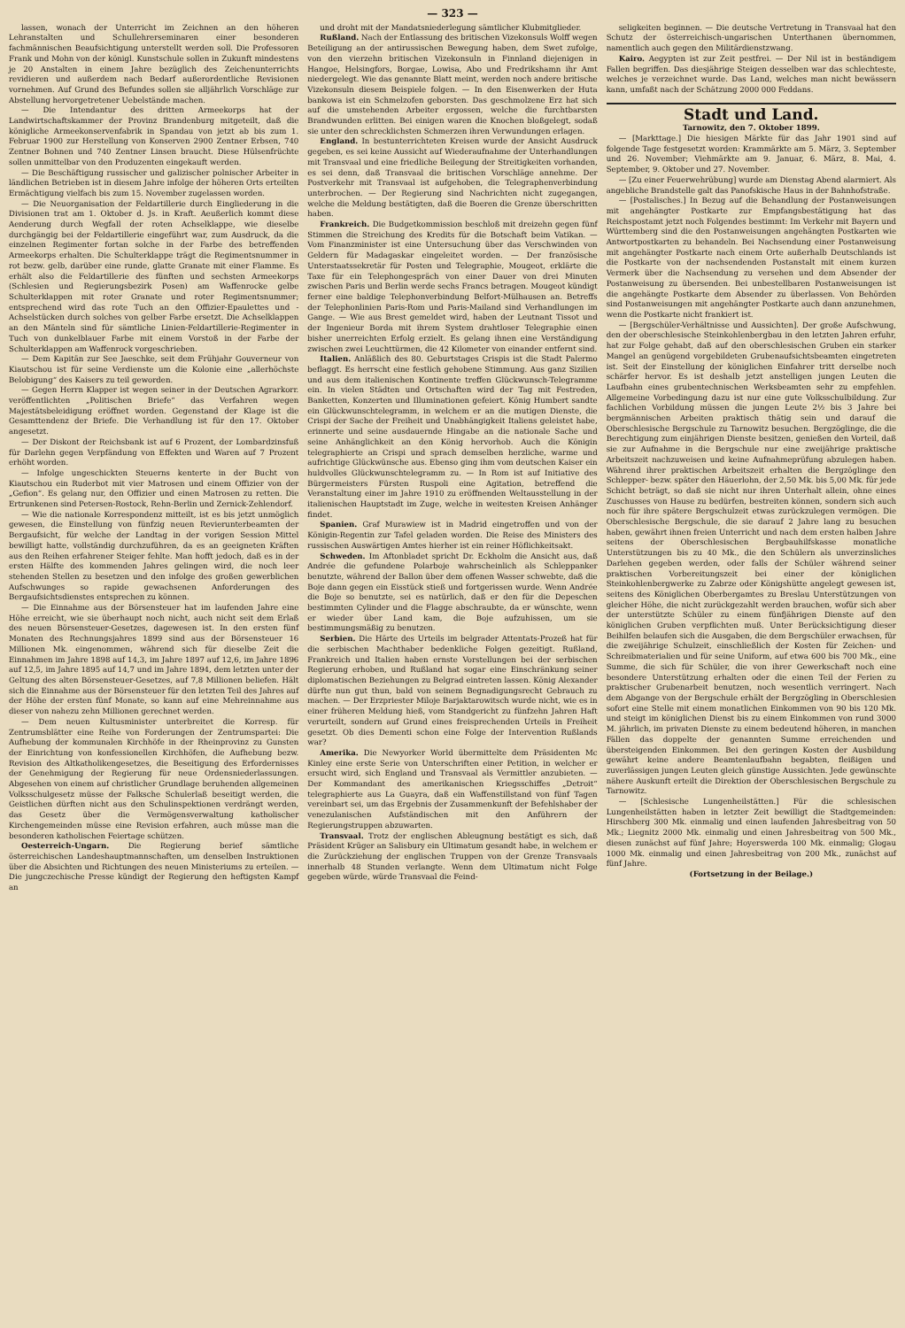— 323 —
lassen, wonach der Unterricht im Zeichnen an den höheren Lehranstalten und Schullehrerseminaren einer besonderen fachmännischen Beaufsichtigung unterstellt werden soll. Die Professoren Frank und Mohn von der königl. Kunstschule sollen in Zukunft mindestens je 20 Anstalten in einem Jahre bezüglich des Zeichenunterrichts revidieren und außerdem nach Bedarf außerordentliche Revisionen vornehmen. Auf Grund des Befundes sollen sie alljährlich Vorschläge zur Abstellung hervorgetretener Uebelstände machen.
— Die Intendantur des dritten Armeekorps hat der Landwirtschaftskammer der Provinz Brandenburg mitgeteilt, daß die königliche Armeekonservenfabrik in Spandau von jetzt ab bis zum 1. Februar 1900 zur Herstellung von Konserven 2900 Zentner Erbsen, 740 Zentner Bohnen und 740 Zentner Linsen braucht. Diese Hülsenfrüchte sollen unmittelbar von den Produzenten eingekauft werden.
— Die Beschäftigung russischer und galizischer polnischer Arbeiter in ländlichen Betrieben ist in diesem Jahre infolge der höheren Orts erteilten Ermächtigung vielfach bis zum 15. November zugelassen worden.
— Die Neuorganisation der Feldartillerie durch Eingliederung in die Divisionen trat am 1. Oktober d. Js. in Kraft. Aeußerlich kommt diese Aenderung durch Wegfall der roten Achselklappe, wie dieselbe durchgängig bei der Feldartillerie eingeführt war, zum Ausdruck, da die einzelnen Regimenter fortan solche in der Farbe des betreffenden Armeekorps erhalten. Die Schulterklappe trägt die Regimentsnummer in rot bezw. gelb, darüber eine runde, glatte Granate mit einer Flamme. Es erhält also die Feldartillerie des fünften und sechsten Armeekorps (Schlesien und Regierungsbezirk Posen) am Waffenrocke gelbe Schulterklappen mit roter Granate und roter Regimentsnummer; entsprechend wird das rote Tuch an den Offizier-Epaulettes und -Achselstücken durch solches von gelber Farbe ersetzt. Die Achselklappen an den Mänteln sind für sämtliche Linien-Feldartillerie-Regimenter in Tuch von dunkelblauer Farbe mit einem Vorstoß in der Farbe der Schulterklappen am Waffenrock vorgeschrieben.
— Dem Kapitän zur See Jaeschke, seit dem Frühjahr Gouverneur von Kiautschou ist für seine Verdienste um die Kolonie eine „allerhöchste Belobigung“ des Kaisers zu teil geworden.
— Gegen Herrn Klapper ist wegen seiner in der Deutschen Agrarkorr. veröffentlichten „Politischen Briefe“ das Verfahren wegen Majestätsbeleidigung eröffnet worden. Gegenstand der Klage ist die Gesamttendenz der Briefe. Die Verhandlung ist für den 17. Oktober angesetzt.
— Der Diskont der Reichsbank ist auf 6 Prozent, der Lombardzinsfuß für Darlehn gegen Verpfändung von Effekten und Waren auf 7 Prozent erhöht worden.
— Infolge ungeschickten Steuerns kenterte in der Bucht von Kiautschou ein Ruderbot mit vier Matrosen und einem Offizier von der „Gefion“. Es gelang nur, den Offizier und einen Matrosen zu retten. Die Ertrunkenen sind Petersen-Rostock, Rehn-Berlin und Zernick-Zehlendorf.
— Wie die nationale Korrespondenz mitteilt, ist es bis jetzt unmöglich gewesen, die Einstellung von fünfzig neuen Revierunterbeamten der Bergaufsicht, für welche der Landtag in der vorigen Session Mittel bewilligt hatte, vollständig durchzuführen, da es an geeigneten Kräften aus den Reihen erfahrener Steiger fehlte. Man hofft jedoch, daß es in der ersten Hälfte des kommenden Jahres gelingen wird, die noch leer stehenden Stellen zu besetzen und den infolge des großen gewerblichen Aufschwunges so rapide gewachsenen Anforderungen des Bergaufsichtsdienstes entsprechen zu können.
— Die Einnahme aus der Börsensteuer hat im laufenden Jahre eine Höhe erreicht, wie sie überhaupt noch nicht, auch nicht seit dem Erlaß des neuen Börsensteuer-Gesetzes, dagewesen ist. In den ersten fünf Monaten des Rechnungsjahres 1899 sind aus der Börsensteuer 16 Millionen Mk. eingenommen, während sich für dieselbe Zeit die Einnahmen im Jahre 1898 auf 14,3, im Jahre 1897 auf 12,6, im Jahre 1896 auf 12,5, im Jahre 1895 auf 14,7 und im Jahre 1894, dem letzten unter der Geltung des alten Börsensteuer-Gesetzes, auf 7,8 Millionen beliefen. Hält sich die Einnahme aus der Börsensteuer für den letzten Teil des Jahres auf der Höhe der ersten fünf Monate, so kann auf eine Mehreinnahme aus dieser von nahezu zehn Millionen gerechnet werden.
— Dem neuen Kultusminister unterbreitet die Korresp. für Zentrumsblätter eine Reihe von Forderungen der Zentrumspartei: Die Aufhebung der kommunalen Kirchhöfe in der Rheinprovinz zu Gunsten der Einrichtung von konfessionellen Kirchhöfen, die Aufhebung bezw. Revision des Altkatholikengesetzes, die Beseitigung des Erfordernisses der Genehmigung der Regierung für neue Ordensniederlassungen. Abgesehen von einem auf christlicher Grundlage beruhenden allgemeinen Volksschulgesetz müsse der Falksche Schulerlaß beseitigt werden, die Geistlichen dürften nicht aus den Schulinspektionen verdrängt werden, das Gesetz über die Vermögensverwaltung katholischer Kirchengemeinden müsse eine Revision erfahren, auch müsse man die besonderen katholischen Feiertage schützen.
Oesterreich-Ungarn. Die Regierung berief sämtliche österreichischen Landeshauptmannschaften, um denselben Instruktionen über die Absichten und Richtungen des neuen Ministeriums zu erteilen. — Die jungczechische Presse kündigt der Regierung den heftigsten Kampf an
und droht mit der Mandatsniederlegung sämtlicher Klubmitglieder.
Rußland. Nach der Entlassung des britischen Vizekonsuls Wolff wegen Beteiligung an der antirussischen Bewegung haben, dem Swet zufolge, von den vierzehn britischen Vizekonsuln in Finnland diejenigen in Hangoe, Helsingfors, Borgae, Lowisa, Abo und Fredrikshamn ihr Amt niedergelegt. Wie das genannte Blatt meint, werden noch andere britische Vizekonsuln diesem Beispiele folgen. — In den Eisenwerken der Huta bankowa ist ein Schmelzofen geborsten. Das geschmolzene Erz hat sich auf die umstehenden Arbeiter ergossen, welche die furchtbarsten Brandwunden erlitten. Bei einigen waren die Knochen bloßgelegt, sodaß sie unter den schrecklichsten Schmerzen ihren Verwundungen erlagen.
England. In bestunterrichteten Kreisen wurde der Ansicht Ausdruck gegeben, es sei keine Aussicht auf Wiederaufnahme der Unterhandlungen mit Transvaal und eine friedliche Beilegung der Streitigkeiten vorhanden, es sei denn, daß Transvaal die britischen Vorschläge annehme. Der Postverkehr mit Transvaal ist aufgehoben, die Telegraphenverbindung unterbrochen. — Der Regierung sind Nachrichten nicht zugegangen, welche die Meldung bestätigten, daß die Boeren die Grenze überschritten haben.
Frankreich. Die Budgetkommission beschloß mit dreizehn gegen fünf Stimmen die Streichung des Kredits für die Botschaft beim Vatikan. — Vom Finanzminister ist eine Untersuchung über das Verschwinden von Geldern für Madagaskar eingeleitet worden. — Der französische Unterstaatssekretär für Posten und Telegraphie, Mougeot, erklärte die Taxe für ein Telephongespräch von einer Dauer von drei Minuten zwischen Paris und Berlin werde sechs Francs betragen. Mougeot kündigt ferner eine baldige Telephonverbindung Belfort-Mülhausen an. Betreffs der Telephonlinien Paris-Rom und Paris-Mailand sind Verhandlungen im Gange. — Wie aus Brest gemeldet wird, haben der Leutnant Tissot und der Ingenieur Borda mit ihrem System drahtloser Telegraphie einen bisher unerreichten Erfolg erzielt. Es gelang ihnen eine Verständigung zwischen zwei Leuchttürmen, die 42 Kilometer von einander entfernt sind.
Italien. Anläßlich des 80. Geburtstages Crispis ist die Stadt Palermo beflaggt. Es herrscht eine festlich gehobene Stimmung. Aus ganz Sizilien und aus dem italienischen Kontinente treffen Glückwunsch-Telegramme ein. In vielen Städten und Ortschaften wird der Tag mit Festreden, Banketten, Konzerten und Illuminationen gefeiert. König Humbert sandte ein Glückwunschtelegramm, in welchem er an die mutigen Dienste, die Crispi der Sache der Freiheit und Unabhängigkeit Italiens geleistet habe, erinnerte und seine ausdauernde Hingabe an die nationale Sache und seine Anhänglichkeit an den König hervorhob. Auch die Königin telegraphierte an Crispi und sprach demselben herzliche, warme und aufrichtige Glückwünsche aus. Ebenso ging ihm vom deutschen Kaiser ein huldvolles Glückwunschtelegramm zu. — In Rom ist auf Initiative des Bürgermeisters Fürsten Ruspoli eine Agitation, betreffend die Veranstaltung einer im Jahre 1910 zu eröffnenden Weltausstellung in der italienischen Hauptstadt im Zuge, welche in weitesten Kreisen Anhänger findet.
Spanien. Graf Murawiew ist in Madrid eingetroffen und von der Königin-Regentin zur Tafel geladen worden. Die Reise des Ministers des russischen Auswärtigen Amtes hierher ist ein reiner Höflichkeitsakt.
Schweden. Im Aftonbladet spricht Dr. Eckholm die Ansicht aus, daß Andrée die gefundene Polarboje wahrscheinlich als Schleppanker benutzte, während der Ballon über dem offenen Wasser schwebte, daß die Boje dann gegen ein Eisstück stieß und fortgerissen wurde. Wenn Andrée die Boje so benutzte, sei es natürlich, daß er den für die Depeschen bestimmten Cylinder und die Flagge abschraubte, da er wünschte, wenn er wieder über Land kam, die Boje aufzuhissen, um sie bestimmungsmäßig zu benutzen.
Serbien. Die Härte des Urteils im belgrader Attentats-Prozeß hat für die serbischen Machthaber bedenkliche Folgen gezeitigt. Rußland, Frankreich und Italien haben ernste Vorstellungen bei der serbischen Regierung erhoben, und Rußland hat sogar eine Einschränkung seiner diplomatischen Beziehungen zu Belgrad eintreten lassen. König Alexander dürfte nun gut thun, bald von seinem Begnadigungsrecht Gebrauch zu machen. — Der Erzpriester Miloje Barjaktarowitsch wurde nicht, wie es in einer früheren Meldung hieß, vom Standgericht zu fünfzehn Jahren Haft verurteilt, sondern auf Grund eines freisprechenden Urteils in Freiheit gesetzt. Ob dies Dementi schon eine Folge der Intervention Rußlands war?
Amerika. Die Newyorker World übermittelte dem Präsidenten Mc Kinley eine erste Serie von Unterschriften einer Petition, in welcher er ersucht wird, sich England und Transvaal als Vermittler anzubieten. — Der Kommandant des amerikanischen Kriegsschiffes „Detroit“ telegraphierte aus La Guayra, daß ein Waffenstillstand von fünf Tagen vereinbart sei, um das Ergebnis der Zusammenkunft der Befehlshaber der venezulanischen Aufständischen mit den Anführern der Regierungstruppen abzuwarten.
Transvaal. Trotz der englischen Ableugnung bestätigt es sich, daß Präsident Krüger an Salisbury ein Ultimatum gesandt habe, in welchem er die Zurückziehung der englischen Truppen von der Grenze Transvaals innerhalb 48 Stunden verlangte. Wenn dem Ultimatum nicht Folge gegeben würde, würde Transvaal die Feind-
seligkeiten beginnen. — Die deutsche Vertretung in Transvaal hat den Schutz der österreichisch-ungarischen Unterthanen übernommen, namentlich auch gegen den Militärdienstzwang.
Kairo. Aegypten ist zur Zeit pestfrei. — Der Nil ist in beständigem Fallen begriffen. Das diesjährige Steigen desselben war das schlechteste, welches je verzeichnet wurde. Das Land, welches man nicht bewässern kann, umfaßt nach der Schätzung 2000 000 Feddans.
Stadt und Land.
Tarnowitz, den 7. Oktober 1899.
— [Markttage.] Die hiesigen Märkte für das Jahr 1901 sind auf folgende Tage festgesetzt worden: Krammärkte am 5. März, 3. September und 26. November; Viehmärkte am 9. Januar, 6. März, 8. Mai, 4. September, 9. Oktober und 27. November.
— [Zu einer Feuerwehrübung] wurde am Dienstag Abend alarmiert. Als angebliche Brandstelle galt das Panofskische Haus in der Bahnhofstraße.
— [Postalisches.] In Bezug auf die Behandlung der Postanweisungen mit angehängter Postkarte zur Empfangsbestätigung hat das Reichspostamt jetzt noch Folgendes bestimmt: Im Verkehr mit Bayern und Württemberg sind die den Postanweisungen angehängten Postkarten wie Antwortpostkarten zu behandeln. Bei Nachsendung einer Postanweisung mit angehängter Postkarte nach einem Orte außerhalb Deutschlands ist die Postkarte von der nachsendenden Postanstalt mit einem kurzen Vermerk über die Nachsendung zu versehen und dem Absender der Postanweisung zu übersenden. Bei unbestellbaren Postanweisungen ist die angehängte Postkarte dem Absender zu überlassen. Von Behörden sind Postanweisungen mit angehängter Postkarte auch dann anzunehmen, wenn die Postkarte nicht frankiert ist.
— [Bergschüler-Verhältnisse und Aussichten]. Der große Aufschwung, den der oberschlesische Steinkohlenbergbau in den letzten Jahren erfuhr, hat zur Folge gehabt, daß auf den oberschlesischen Gruben ein starker Mangel an genügend vorgebildeten Grubenaufsichtsbeamten eingetreten ist. Seit der Einstellung der königlichen Einfahrer tritt derselbe noch schärfer hervor. Es ist deshalb jetzt anstelligen jungen Leuten die Laufbahn eines grubentechnischen Werksbeamten sehr zu empfehlen. Allgemeine Vorbedingung dazu ist nur eine gute Volksschulbildung. Zur fachlichen Vorbildung müssen die jungen Leute 2½ bis 3 Jahre bei bergmännischen Arbeiten praktisch thätig sein und darauf die Oberschlesische Bergschule zu Tarnowitz besuchen. Bergzöglinge, die die Berechtigung zum einjährigen Dienste besitzen, genießen den Vorteil, daß sie zur Aufnahme in die Bergschule nur eine zweijährige praktische Arbeitszeit nachzuweisen und keine Aufnahmeprüfung abzulegen haben. Während ihrer praktischen Arbeitszeit erhalten die Bergzöglinge den Schlepper- bezw. später den Häuerlohn, der 2,50 Mk. bis 5,00 Mk. für jede Schicht beträgt, so daß sie nicht nur ihren Unterhalt allein, ohne eines Zuschusses von Hause zu bedürfen, bestreiten können, sondern sich auch noch für ihre spätere Bergschulzeit etwas zurückzulegen vermögen. Die Oberschlesische Bergschule, die sie darauf 2 Jahre lang zu besuchen haben, gewährt ihnen freien Unterricht und nach dem ersten halben Jahre seitens der Oberschlesischen Bergbauhilfskasse monatliche Unterstützungen bis zu 40 Mk., die den Schülern als unverzinsliches Darlehen gegeben werden, oder falls der Schüler während seiner praktischen Vorbereitungszeit bei einer der königlichen Steinkohlenbergwerke zu Zabrze oder Königshütte angelegt gewesen ist, seitens des Königlichen Oberbergamtes zu Breslau Unterstützungen von gleicher Höhe, die nicht zurückgezahlt werden brauchen, wofür sich aber der unterstützte Schüler zu einem fünfjährigen Dienste auf den königlichen Gruben verpflichten muß. Unter Berücksichtigung dieser Beihilfen belaufen sich die Ausgaben, die dem Bergschüler erwachsen, für die zweijährige Schulzeit, einschließlich der Kosten für Zeichen- und Schreibmaterialien und für seine Uniform, auf etwa 600 bis 700 Mk., eine Summe, die sich für Schüler, die von ihrer Gewerkschaft noch eine besondere Unterstützung erhalten oder die einen Teil der Ferien zu praktischer Grubenarbeit benutzen, noch wesentlich verringert. Nach dem Abgange von der Bergschule erhält der Bergzögling in Oberschlesien sofort eine Stelle mit einem monatlichen Einkommen von 90 bis 120 Mk. und steigt im königlichen Dienst bis zu einem Einkommen von rund 3000 M. jährlich, im privaten Dienste zu einem bedeutend höheren, in manchen Fällen das doppelte der genannten Summe erreichenden und übersteigenden Einkommen. Bei den geringen Kosten der Ausbildung gewährt keine andere Beamtenlaufbahn begabten, fleißigen und zuverlässigen jungen Leuten gleich günstige Aussichten. Jede gewünschte nähere Auskunft erteilt die Direktion der Oberschlesischen Bergschule zu Tarnowitz.
— [Schlesische Lungenheilstätten.] Für die schlesischen Lungenheilstätten haben in letzter Zeit bewilligt die Stadtgemeinden: Hirschberg 300 Mk. einmalig und einen laufenden Jahresbeitrag von 50 Mk.; Liegnitz 2000 Mk. einmalig und einen Jahresbeitrag von 500 Mk., diesen zunächst auf fünf Jahre; Hoyerswerda 100 Mk. einmalig; Glogau 1000 Mk. einmalig und einen Jahresbeitrag von 200 Mk., zunächst auf fünf Jahre.
(Fortsetzung in der Beilage.)